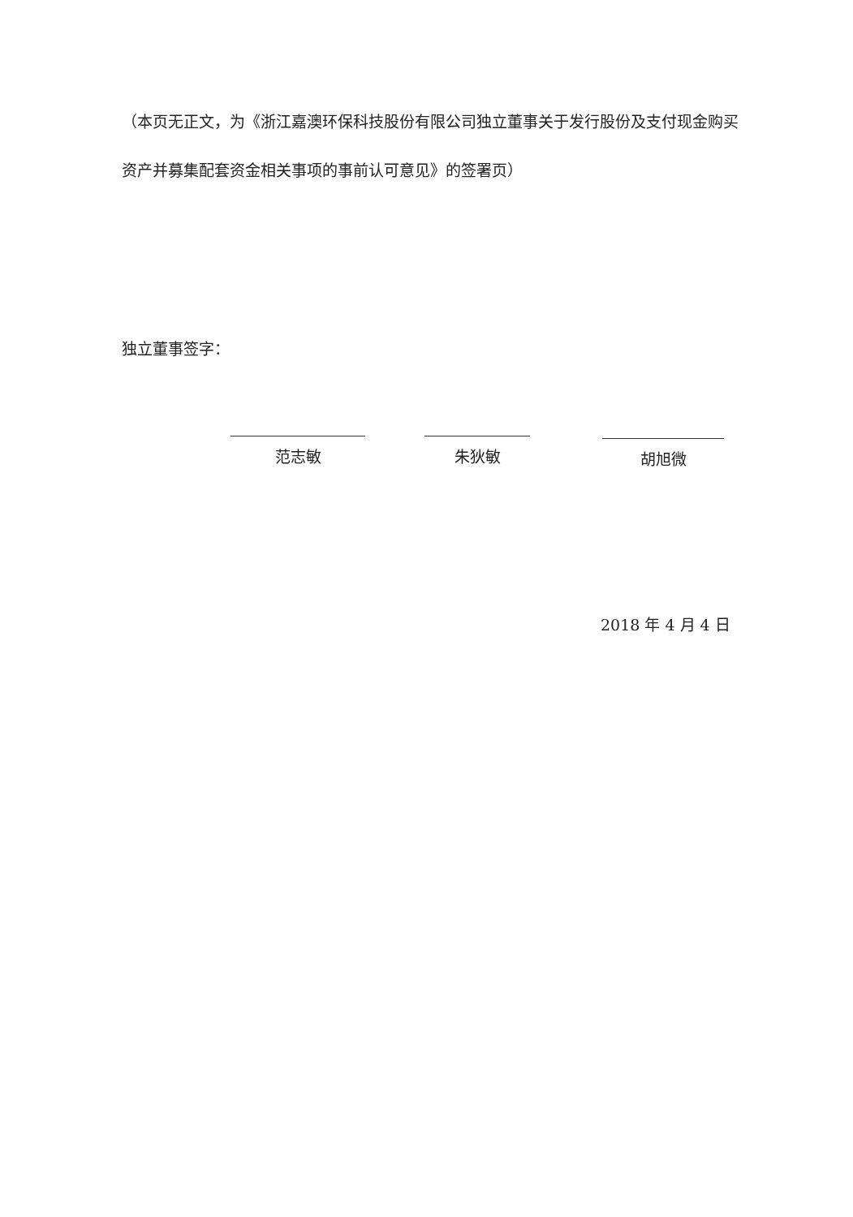（本页无正文，为《浙江嘉澳环保科技股份有限公司独立董事关于发行股份及支付现金购买资产并募集配套资金相关事项的事前认可意见》的签署页）
独立董事签字：
范志敏 朱狄敏 胡旭微
2018 年 4 月 4 日